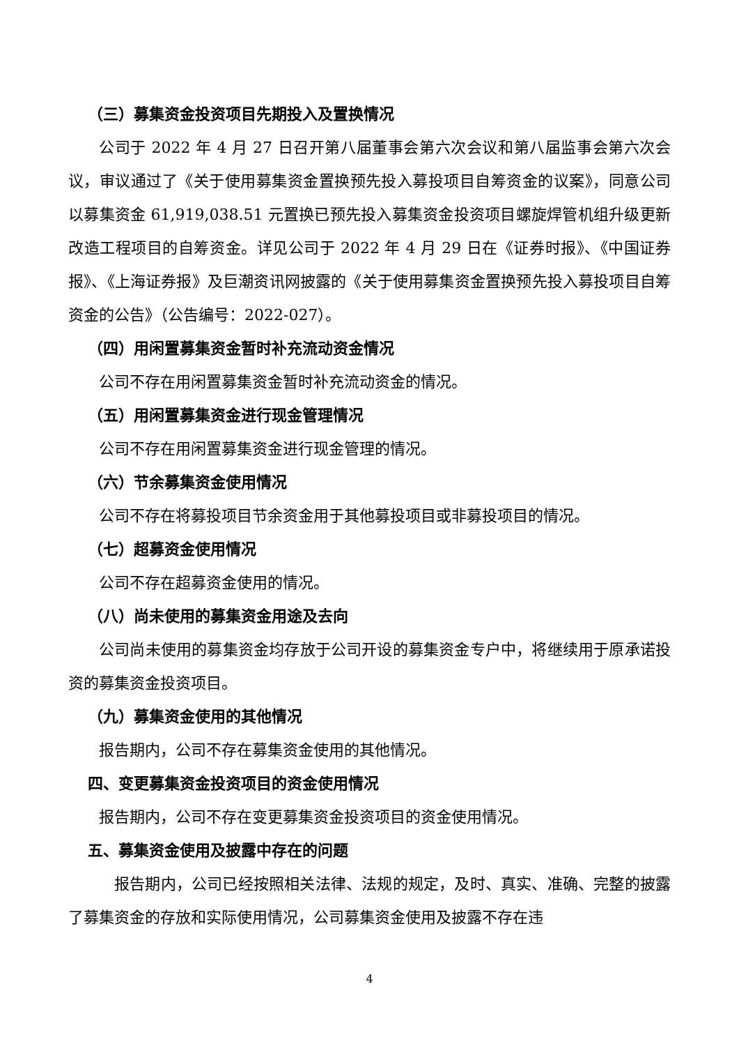（三）募集资金投资项目先期投入及置换情况
公司于 2022 年 4 月 27 日召开第八届董事会第六次会议和第八届监事会第六次会议，审议通过了《关于使用募集资金置换预先投入募投项目自筹资金的议案》，同意公司以募集资金 61,919,038.51 元置换已预先投入募集资金投资项目螺旋焊管机组升级更新改造工程项目的自筹资金。详见公司于 2022 年 4 月 29 日在《证券时报》、《中国证券报》、《上海证券报》及巨潮资讯网披露的《关于使用募集资金置换预先投入募投项目自筹资金的公告》（公告编号：2022-027）。
（四）用闲置募集资金暂时补充流动资金情况
公司不存在用闲置募集资金暂时补充流动资金的情况。
（五）用闲置募集资金进行现金管理情况
公司不存在用闲置募集资金进行现金管理的情况。
（六）节余募集资金使用情况
公司不存在将募投项目节余资金用于其他募投项目或非募投项目的情况。
（七）超募资金使用情况
公司不存在超募资金使用的情况。
（八）尚未使用的募集资金用途及去向
公司尚未使用的募集资金均存放于公司开设的募集资金专户中，将继续用于原承诺投资的募集资金投资项目。
（九）募集资金使用的其他情况
报告期内，公司不存在募集资金使用的其他情况。
四、变更募集资金投资项目的资金使用情况
报告期内，公司不存在变更募集资金投资项目的资金使用情况。
五、募集资金使用及披露中存在的问题
报告期内，公司已经按照相关法律、法规的规定，及时、真实、准确、完整的披露了募集资金的存放和实际使用情况，公司募集资金使用及披露不存在违
4